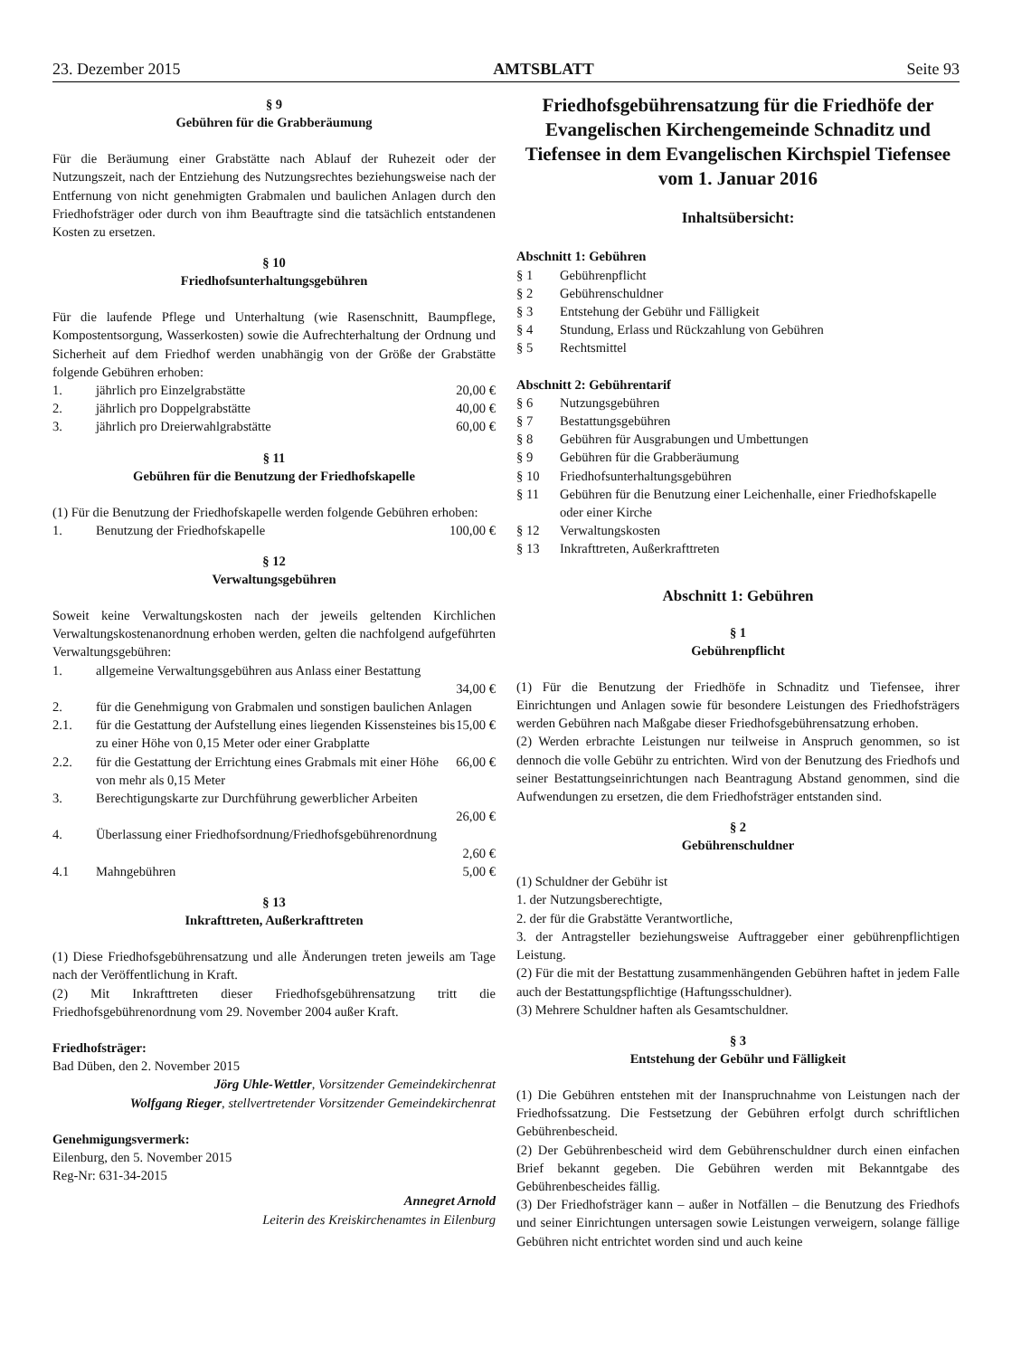23. Dezember 2015 AMTSBLATT Seite 93
§ 9
Gebühren für die Grabberäumung
Für die Beräumung einer Grabstätte nach Ablauf der Ruhezeit oder der Nutzungszeit, nach der Entziehung des Nutzungsrechtes beziehungsweise nach der Entfernung von nicht genehmigten Grabmalen und baulichen Anlagen durch den Friedhofsträger oder durch von ihm Beauftragte sind die tatsächlich entstandenen Kosten zu ersetzen.
§ 10
Friedhofsunterhaltungsgebühren
Für die laufende Pflege und Unterhaltung (wie Rasenschnitt, Baumpflege, Kompostentsorgung, Wasserkosten) sowie die Aufrechterhaltung der Ordnung und Sicherheit auf dem Friedhof werden unabhängig von der Größe der Grabstätte folgende Gebühren erhoben:
1. jährlich pro Einzelgrabstätte 20,00 €
2. jährlich pro Doppelgrabstätte 40,00 €
3. jährlich pro Dreierwahlgrabstätte 60,00 €
§ 11
Gebühren für die Benutzung der Friedhofskapelle
(1) Für die Benutzung der Friedhofskapelle werden folgende Gebühren erhoben:
1. Benutzung der Friedhofskapelle 100,00 €
§ 12
Verwaltungsgebühren
Soweit keine Verwaltungskosten nach der jeweils geltenden Kirchlichen Verwaltungskostenanordnung erhoben werden, gelten die nachfolgend aufgeführten Verwaltungsgebühren:
1. allgemeine Verwaltungsgebühren aus Anlass einer Bestattung
34,00 €
2. für die Genehmigung von Grabmalen und sonstigen baulichen Anlagen
2.1. für die Gestattung der Aufstellung eines liegenden Kissensteines bis zu einer Höhe von 0,15 Meter oder einer Grabplatte 15,00 €
2.2. für die Gestattung der Errichtung eines Grabmals mit einer Höhe von mehr als 0,15 Meter 66,00 €
3. Berechtigungskarte zur Durchführung gewerblicher Arbeiten
26,00 €
4. Überlassung einer Friedhofsordnung/Friedhofsgebührenordnung
2,60 €
4.1 Mahngebühren 5,00 €
§ 13
Inkrafttreten, Außerkrafttreten
(1) Diese Friedhofsgebührensatzung und alle Änderungen treten jeweils am Tage nach der Veröffentlichung in Kraft.
(2) Mit Inkrafttreten dieser Friedhofsgebührensatzung tritt die Friedhofsgebührenordnung vom 29. November 2004 außer Kraft.
Friedhofsträger:
Bad Düben, den 2. November 2015
Jörg Uhle-Wettler, Vorsitzender Gemeindekirchenrat
Wolfgang Rieger, stellvertretender Vorsitzender Gemeindekirchenrat
Genehmigungsvermerk:
Eilenburg, den 5. November 2015
Reg-Nr: 631-34-2015
Annegret Arnold
Leiterin des Kreiskirchenamtes in Eilenburg
Friedhofsgebührensatzung für die Friedhöfe der Evangelischen Kirchengemeinde Schnaditz und Tiefensee in dem Evangelischen Kirchspiel Tiefensee vom 1. Januar 2016
Inhaltsübersicht:
Abschnitt 1: Gebühren
§ 1 Gebührenpflicht
§ 2 Gebührenschuldner
§ 3 Entstehung der Gebühr und Fälligkeit
§ 4 Stundung, Erlass und Rückzahlung von Gebühren
§ 5 Rechtsmittel
Abschnitt 2: Gebührentarif
§ 6 Nutzungsgebühren
§ 7 Bestattungsgebühren
§ 8 Gebühren für Ausgrabungen und Umbettungen
§ 9 Gebühren für die Grabberäumung
§ 10 Friedhofsunterhaltungsgebühren
§ 11 Gebühren für die Benutzung einer Leichenhalle, einer Friedhofskapelle oder einer Kirche
§ 12 Verwaltungskosten
§ 13 Inkrafttreten, Außerkrafttreten
Abschnitt 1: Gebühren
§ 1
Gebührenpflicht
(1) Für die Benutzung der Friedhöfe in Schnaditz und Tiefensee, ihrer Einrichtungen und Anlagen sowie für besondere Leistungen des Friedhofsträgers werden Gebühren nach Maßgabe dieser Friedhofsgebührensatzung erhoben.
(2) Werden erbrachte Leistungen nur teilweise in Anspruch genommen, so ist dennoch die volle Gebühr zu entrichten. Wird von der Benutzung des Friedhofs und seiner Bestattungseinrichtungen nach Beantragung Abstand genommen, sind die Aufwendungen zu ersetzen, die dem Friedhofsträger entstanden sind.
§ 2
Gebührenschuldner
(1) Schuldner der Gebühr ist
1. der Nutzungsberechtigte,
2. der für die Grabstätte Verantwortliche,
3. der Antragsteller beziehungsweise Auftraggeber einer gebührenpflichtigen Leistung.
(2) Für die mit der Bestattung zusammenhängenden Gebühren haftet in jedem Falle auch der Bestattungspflichtige (Haftungsschuldner).
(3) Mehrere Schuldner haften als Gesamtschuldner.
§ 3
Entstehung der Gebühr und Fälligkeit
(1) Die Gebühren entstehen mit der Inanspruchnahme von Leistungen nach der Friedhofssatzung. Die Festsetzung der Gebühren erfolgt durch schriftlichen Gebührenbescheid.
(2) Der Gebührenbescheid wird dem Gebührenschuldner durch einen einfachen Brief bekannt gegeben. Die Gebühren werden mit Bekanntgabe des Gebührenbescheides fällig.
(3) Der Friedhofsträger kann – außer in Notfällen – die Benutzung des Friedhofs und seiner Einrichtungen untersagen sowie Leistungen verweigern, solange fällige Gebühren nicht entrichtet worden sind und auch keine